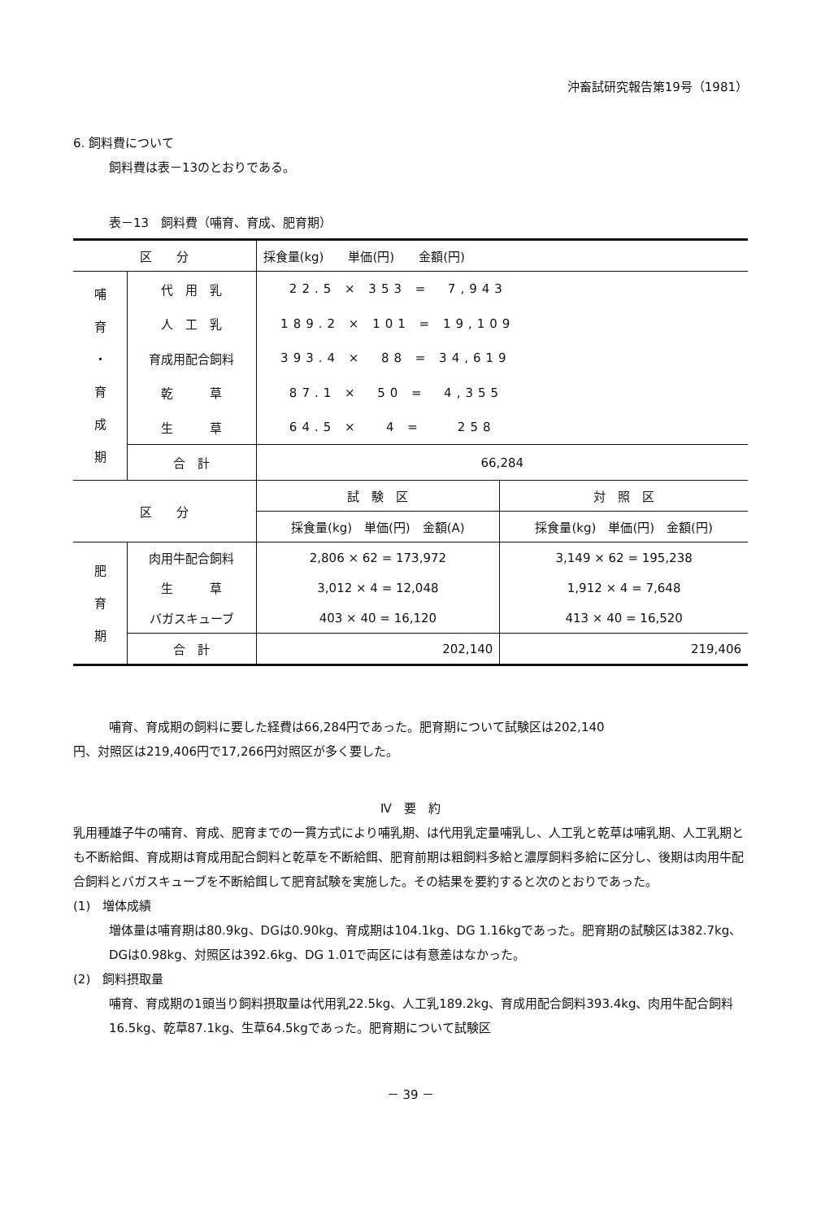沖畜試研究報告第19号（1981）
6. 飼料費について
飼料費は表－13のとおりである。
表－13　飼料費（哺育、育成、肥育期）
| 区 分 | | 採食量(kg) 単価(円) 金額(円) | |
| --- | --- | --- | --- |
| 哺 育 ・ 育 成 期 | 代 用 乳 | 22.5 × 353 = 7,943 | |
| | 人 工 乳 | 189.2 × 101 = 19,109 | |
| | 育成用配合飼料 | 393.4 × 88 = 34,619 | |
| | 乾 草 | 87.1 × 50 = 4,355 | |
| | 生 草 | 64.5 × 4 = 258 | |
| | 合 計 | 66,284 | |
| 区 分 | | 試 験 区 | 対 照 区 |
| | | 採食量(kg) 単価(円) 金額(A) | 採食量(kg) 単価(円) 金額(円) |
| 肥 育 期 | 肉用牛配合飼料 | 2,806 × 62 = 173,972 | 3,149 × 62 = 195,238 |
| | 生 草 | 3,012 × 4 = 12,048 | 1,912 × 4 = 7,648 |
| | バガスキューブ | 403 × 40 = 16,120 | 413 × 40 = 16,520 |
| | 合 計 | 202,140 | 219,406 |
哺育、育成期の飼料に要した経費は66,284円であった。肥育期について試験区は202,140
円、対照区は219,406円で17,266円対照区が多く要した。
Ⅳ　要　約
乳用種雄子牛の哺育、育成、肥育までの一貫方式により哺乳期、は代用乳定量哺乳し、人工乳と乾草は哺乳期、人工乳期とも不断給餌、育成期は育成用配合飼料と乾草を不断給餌、肥育前期は粗飼料多給と濃厚飼料多給に区分し、後期は肉用牛配合飼料とバガスキューブを不断給餌して肥育試験を実施した。その結果を要約すると次のとおりであった。
(1)　増体成績
増体量は哺育期は80.9kg、DGは0.90kg、育成期は104.1kg、DG 1.16kgであった。肥育期の試験区は382.7kg、DGは0.98kg、対照区は392.6kg、DG 1.01で両区には有意差はなかった。
(2)　飼料摂取量
哺育、育成期の1頭当り飼料摂取量は代用乳22.5kg、人工乳189.2kg、育成用配合飼料393.4kg、肉用牛配合飼料16.5kg、乾草87.1kg、生草64.5kgであった。肥育期について試験区
－ 39 －